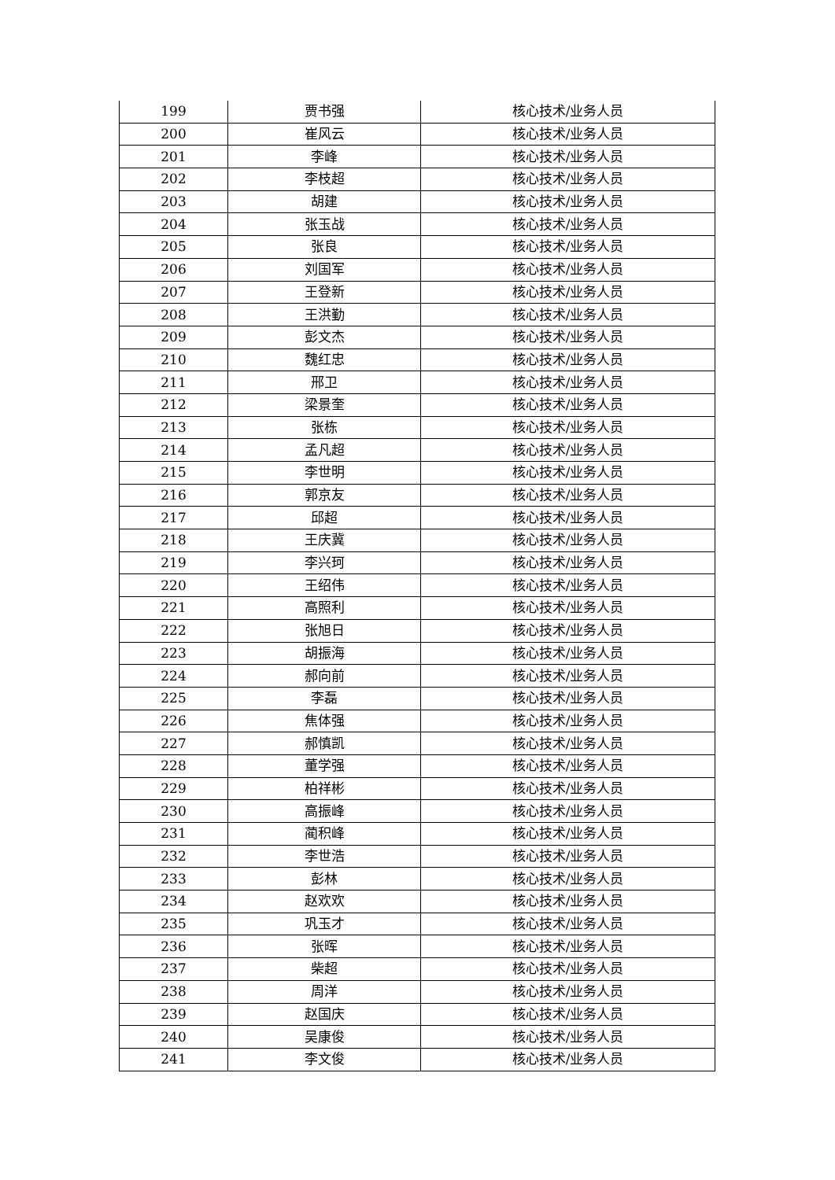| 199 | 贾书强 | 核心技术/业务人员 |
| 200 | 崔风云 | 核心技术/业务人员 |
| 201 | 李峰 | 核心技术/业务人员 |
| 202 | 李枝超 | 核心技术/业务人员 |
| 203 | 胡建 | 核心技术/业务人员 |
| 204 | 张玉战 | 核心技术/业务人员 |
| 205 | 张良 | 核心技术/业务人员 |
| 206 | 刘国军 | 核心技术/业务人员 |
| 207 | 王登新 | 核心技术/业务人员 |
| 208 | 王洪勤 | 核心技术/业务人员 |
| 209 | 彭文杰 | 核心技术/业务人员 |
| 210 | 魏红忠 | 核心技术/业务人员 |
| 211 | 邢卫 | 核心技术/业务人员 |
| 212 | 梁景奎 | 核心技术/业务人员 |
| 213 | 张栋 | 核心技术/业务人员 |
| 214 | 孟凡超 | 核心技术/业务人员 |
| 215 | 李世明 | 核心技术/业务人员 |
| 216 | 郭京友 | 核心技术/业务人员 |
| 217 | 邱超 | 核心技术/业务人员 |
| 218 | 王庆冀 | 核心技术/业务人员 |
| 219 | 李兴珂 | 核心技术/业务人员 |
| 220 | 王绍伟 | 核心技术/业务人员 |
| 221 | 高照利 | 核心技术/业务人员 |
| 222 | 张旭日 | 核心技术/业务人员 |
| 223 | 胡振海 | 核心技术/业务人员 |
| 224 | 郝向前 | 核心技术/业务人员 |
| 225 | 李磊 | 核心技术/业务人员 |
| 226 | 焦体强 | 核心技术/业务人员 |
| 227 | 郝慎凯 | 核心技术/业务人员 |
| 228 | 董学强 | 核心技术/业务人员 |
| 229 | 柏祥彬 | 核心技术/业务人员 |
| 230 | 高振峰 | 核心技术/业务人员 |
| 231 | 蔺积峰 | 核心技术/业务人员 |
| 232 | 李世浩 | 核心技术/业务人员 |
| 233 | 彭林 | 核心技术/业务人员 |
| 234 | 赵欢欢 | 核心技术/业务人员 |
| 235 | 巩玉才 | 核心技术/业务人员 |
| 236 | 张晖 | 核心技术/业务人员 |
| 237 | 柴超 | 核心技术/业务人员 |
| 238 | 周洋 | 核心技术/业务人员 |
| 239 | 赵国庆 | 核心技术/业务人员 |
| 240 | 吴康俊 | 核心技术/业务人员 |
| 241 | 李文俊 | 核心技术/业务人员 |